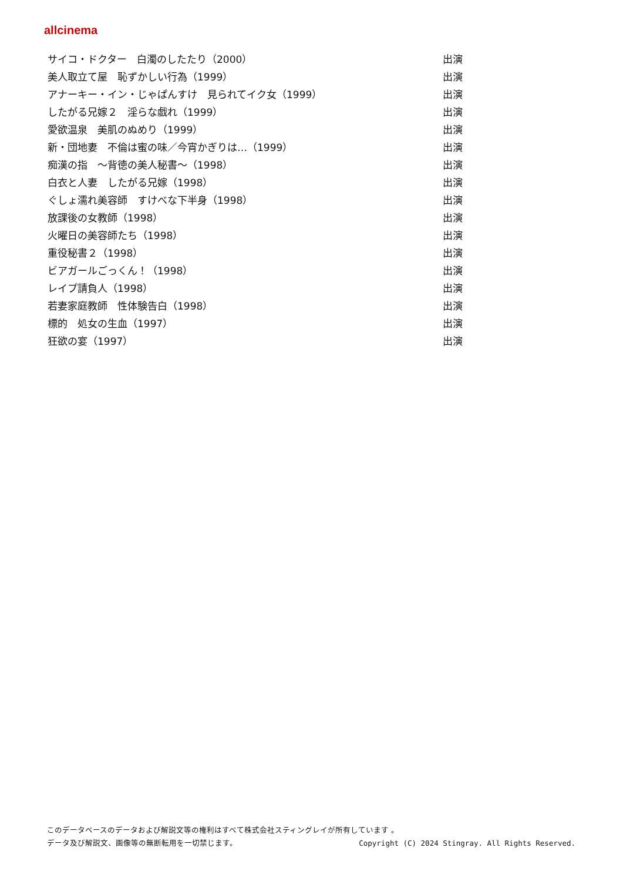allcinema
| サイコ・ドクター 白濁のしたたり（2000） | 出演 |
| 美人取立て屋 恥ずかしい行為（1999） | 出演 |
| アナーキー・イン・じゃぱんすけ 見られてイク女（1999） | 出演 |
| したがる兄嫁２ 淫らな戯れ（1999） | 出演 |
| 愛欲温泉 美肌のぬめり（1999） | 出演 |
| 新・団地妻 不倫は蜜の味／今宵かぎりは…（1999） | 出演 |
| 痴漢の指 ～背徳の美人秘書～（1998） | 出演 |
| 白衣と人妻 したがる兄嫁（1998） | 出演 |
| ぐしょ濡れ美容師 すけべな下半身（1998） | 出演 |
| 放課後の女教師（1998） | 出演 |
| 火曜日の美容師たち（1998） | 出演 |
| 重役秘書２（1998） | 出演 |
| ビアガールごっくん！（1998） | 出演 |
| レイプ請負人（1998） | 出演 |
| 若妻家庭教師 性体験告白（1998） | 出演 |
| 標的 処女の生血（1997） | 出演 |
| 狂欲の宴（1997） | 出演 |
このデータベースのデータおよび解説文等の権利はすべて株式会社スティングレイが所有しています 。
データ及び解説文、画像等の無断転用を一切禁じます。 Copyright (C) 2024 Stingray. All Rights Reserved.